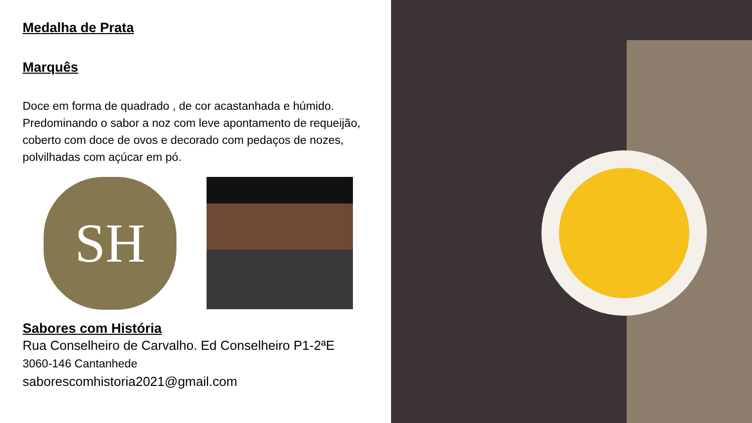Medalha de Prata
Marquês
Doce em forma de quadrado , de cor acastanhada e húmido. Predominando o sabor a noz com leve apontamento de requeijão, coberto com doce de ovos e decorado com pedaços de nozes, polvilhadas com açúcar em pó.
SH
Sabores com História
Rua Conselheiro de Carvalho. Ed Conselheiro P1-2ªE
3060-146 Cantanhede
saborescomhistoria2021@gmail.com